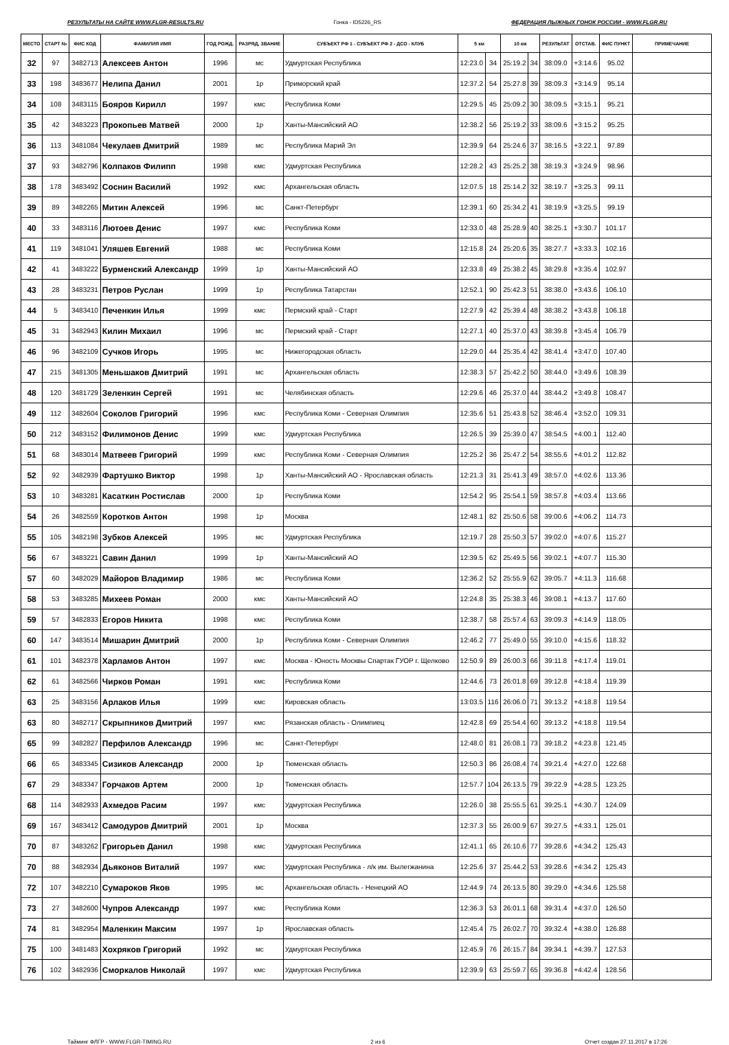РЕЗУЛЬТАТЫ НА САЙТЕ WWW.FLGR-RESULTS.RU Гонка - ID5226_RS ФЕДЕРАЦИЯ ЛЫЖНЫХ ГОНОК РОССИИ - WWW.FLGR.RU
| МЕСТО | СТАРТ № | ФИС КОД | ФАМИЛИЯ ИМЯ | ГОД РОЖД. | РАЗРЯД, ЗВАНИЕ | СУБЪЕКТ РФ 1 - СУБЪЕКТ РФ 2 - ДСО - КЛУБ | 5 км | | 10 км | | РЕЗУЛЬТАТ | ОТСТАВ. | ФИС ПУНКТ | ПРИМЕЧАНИЕ |
| --- | --- | --- | --- | --- | --- | --- | --- | --- | --- | --- | --- | --- | --- | --- |
| 32 | 97 | 3482713 | Алексеев Антон | 1996 | мс | Удмуртская Республика | 12:23.0 | 34 | 25:19.2 | 34 | 38:09.0 | +3:14.6 | 95.02 | |
| 33 | 198 | 3483677 | Нелипа Данил | 2001 | 1р | Приморский край | 12:37.2 | 54 | 25:27.8 | 39 | 38:09.3 | +3:14.9 | 95.14 | |
| 34 | 108 | 3483115 | Бояров Кирилл | 1997 | кмс | Республика Коми | 12:29.5 | 45 | 25:09.2 | 30 | 38:09.5 | +3:15.1 | 95.21 | |
| 35 | 42 | 3483223 | Прокопьев Матвей | 2000 | 1р | Ханты-Мансийский АО | 12:38.2 | 56 | 25:19.2 | 33 | 38:09.6 | +3:15.2 | 95.25 | |
| 36 | 113 | 3481084 | Чекулаев Дмитрий | 1989 | мс | Республика Марий Эл | 12:39.9 | 64 | 25:24.6 | 37 | 38:16.5 | +3:22.1 | 97.89 | |
| 37 | 93 | 3482796 | Колпаков Филипп | 1998 | кмс | Удмуртская Республика | 12:28.2 | 43 | 25:25.2 | 38 | 38:19.3 | +3:24.9 | 98.96 | |
| 38 | 178 | 3483492 | Соснин Василий | 1992 | кмс | Архангельская область | 12:07.5 | 18 | 25:14.2 | 32 | 38:19.7 | +3:25.3 | 99.11 | |
| 39 | 89 | 3482265 | Митин Алексей | 1996 | мс | Санкт-Петербург | 12:39.1 | 60 | 25:34.2 | 41 | 38:19.9 | +3:25.5 | 99.19 | |
| 40 | 33 | 3483116 | Лютоев Денис | 1997 | кмс | Республика Коми | 12:33.0 | 48 | 25:28.9 | 40 | 38:25.1 | +3:30.7 | 101.17 | |
| 41 | 119 | 3481041 | Уляшев Евгений | 1988 | мс | Республика Коми | 12:15.8 | 24 | 25:20.6 | 35 | 38:27.7 | +3:33.3 | 102.16 | |
| 42 | 41 | 3483222 | Бурменский Александр | 1999 | 1р | Ханты-Мансийский АО | 12:33.8 | 49 | 25:38.2 | 45 | 38:29.8 | +3:35.4 | 102.97 | |
| 43 | 28 | 3483231 | Петров Руслан | 1999 | 1р | Республика Татарстан | 12:52.1 | 90 | 25:42.3 | 51 | 38:38.0 | +3:43.6 | 106.10 | |
| 44 | 5 | 3483410 | Печенкин Илья | 1999 | кмс | Пермский край - Старт | 12:27.9 | 42 | 25:39.4 | 48 | 38:38.2 | +3:43.8 | 106.18 | |
| 45 | 31 | 3482943 | Килин Михаил | 1996 | мс | Пермский край - Старт | 12:27.1 | 40 | 25:37.0 | 43 | 38:39.8 | +3:45.4 | 106.79 | |
| 46 | 96 | 3482109 | Сучков Игорь | 1995 | мс | Нижегородская область | 12:29.0 | 44 | 25:35.4 | 42 | 38:41.4 | +3:47.0 | 107.40 | |
| 47 | 215 | 3481305 | Меньшаков Дмитрий | 1991 | мс | Архангельская область | 12:38.3 | 57 | 25:42.2 | 50 | 38:44.0 | +3:49.6 | 108.39 | |
| 48 | 120 | 3481729 | Зеленкин Сергей | 1991 | мс | Челябинская область | 12:29.6 | 46 | 25:37.0 | 44 | 38:44.2 | +3:49.8 | 108.47 | |
| 49 | 112 | 3482604 | Соколов Григорий | 1996 | кмс | Республика Коми - Северная Олимпия | 12:35.6 | 51 | 25:43.8 | 52 | 38:46.4 | +3:52.0 | 109.31 | |
| 50 | 212 | 3483152 | Филимонов Денис | 1999 | кмс | Удмуртская Республика | 12:26.5 | 39 | 25:39.0 | 47 | 38:54.5 | +4:00.1 | 112.40 | |
| 51 | 68 | 3483014 | Матвеев Григорий | 1999 | кмс | Республика Коми - Северная Олимпия | 12:25.2 | 36 | 25:47.2 | 54 | 38:55.6 | +4:01.2 | 112.82 | |
| 52 | 92 | 3482939 | Фартушко Виктор | 1998 | 1р | Ханты-Мансийский АО - Ярославская область | 12:21.3 | 31 | 25:41.3 | 49 | 38:57.0 | +4:02.6 | 113.36 | |
| 53 | 10 | 3483281 | Касаткин Ростислав | 2000 | 1р | Республика Коми | 12:54.2 | 95 | 25:54.1 | 59 | 38:57.8 | +4:03.4 | 113.66 | |
| 54 | 26 | 3482559 | Коротков Антон | 1998 | 1р | Москва | 12:48.1 | 82 | 25:50.6 | 58 | 39:00.6 | +4:06.2 | 114.73 | |
| 55 | 105 | 3482198 | Зубков Алексей | 1995 | мс | Удмуртская Республика | 12:19.7 | 28 | 25:50.3 | 57 | 39:02.0 | +4:07.6 | 115.27 | |
| 56 | 67 | 3483221 | Савин Данил | 1999 | 1р | Ханты-Мансийский АО | 12:39.5 | 62 | 25:49.5 | 56 | 39:02.1 | +4:07.7 | 115.30 | |
| 57 | 60 | 3482029 | Майоров Владимир | 1986 | мс | Республика Коми | 12:36.2 | 52 | 25:55.9 | 62 | 39:05.7 | +4:11.3 | 116.68 | |
| 58 | 53 | 3483285 | Михеев Роман | 2000 | кмс | Ханты-Мансийский АО | 12:24.8 | 35 | 25:38.3 | 46 | 39:08.1 | +4:13.7 | 117.60 | |
| 59 | 57 | 3482833 | Егоров Никита | 1998 | кмс | Республика Коми | 12:38.7 | 58 | 25:57.4 | 63 | 39:09.3 | +4:14.9 | 118.05 | |
| 60 | 147 | 3483514 | Мишарин Дмитрий | 2000 | 1р | Республика Коми - Северная Олимпия | 12:46.2 | 77 | 25:49.0 | 55 | 39:10.0 | +4:15.6 | 118.32 | |
| 61 | 101 | 3482378 | Харламов Антон | 1997 | кмс | Москва - Юность Москвы Спартак ГУОР г. Щелково | 12:50.9 | 89 | 26:00.3 | 66 | 39:11.8 | +4:17.4 | 119.01 | |
| 62 | 61 | 3482566 | Чирков Роман | 1991 | кмс | Республика Коми | 12:44.6 | 73 | 26:01.8 | 69 | 39:12.8 | +4:18.4 | 119.39 | |
| 63 | 25 | 3483156 | Арлаков Илья | 1999 | кмс | Кировская область | 13:03.5 | 116 | 26:06.0 | 71 | 39:13.2 | +4:18.8 | 119.54 | |
| 63 | 80 | 3482717 | Скрыпников Дмитрий | 1997 | кмс | Рязанская область - Олимпиец | 12:42.8 | 69 | 25:54.4 | 60 | 39:13.2 | +4:18.8 | 119.54 | |
| 65 | 99 | 3482827 | Перфилов Александр | 1996 | мс | Санкт-Петербург | 12:48.0 | 81 | 26:08.1 | 73 | 39:18.2 | +4:23.8 | 121.45 | |
| 66 | 65 | 3483345 | Сизиков Александр | 2000 | 1р | Тюменская область | 12:50.3 | 86 | 26:08.4 | 74 | 39:21.4 | +4:27.0 | 122.68 | |
| 67 | 29 | 3483347 | Горчаков Артем | 2000 | 1р | Тюменская область | 12:57.7 | 104 | 26:13.5 | 79 | 39:22.9 | +4:28.5 | 123.25 | |
| 68 | 114 | 3482933 | Ахмедов Расим | 1997 | кмс | Удмуртская Республика | 12:26.0 | 38 | 25:55.5 | 61 | 39:25.1 | +4:30.7 | 124.09 | |
| 69 | 167 | 3483412 | Самодуров Дмитрий | 2001 | 1р | Москва | 12:37.3 | 55 | 26:00.9 | 67 | 39:27.5 | +4:33.1 | 125.01 | |
| 70 | 87 | 3483262 | Григорьев Данил | 1998 | кмс | Удмуртская Республика | 12:41.1 | 65 | 26:10.6 | 77 | 39:28.6 | +4:34.2 | 125.43 | |
| 70 | 88 | 3482934 | Дьяконов Виталий | 1997 | кмс | Удмуртская Республика - л/к им. Вылегжанина | 12:25.6 | 37 | 25:44.2 | 53 | 39:28.6 | +4:34.2 | 125.43 | |
| 72 | 107 | 3482210 | Сумароков Яков | 1995 | мс | Архангельская область - Ненецкий АО | 12:44.9 | 74 | 26:13.5 | 80 | 39:29.0 | +4:34.6 | 125.58 | |
| 73 | 27 | 3482600 | Чупров Александр | 1997 | кмс | Республика Коми | 12:36.3 | 53 | 26:01.1 | 68 | 39:31.4 | +4:37.0 | 126.50 | |
| 74 | 81 | 3482954 | Маленкин Максим | 1997 | 1р | Ярославская область | 12:45.4 | 75 | 26:02.7 | 70 | 39:32.4 | +4:38.0 | 126.88 | |
| 75 | 100 | 3481483 | Хохряков Григорий | 1992 | мс | Удмуртская Республика | 12:45.9 | 76 | 26:15.7 | 84 | 39:34.1 | +4:39.7 | 127.53 | |
| 76 | 102 | 3482936 | Сморкалов Николай | 1997 | кмс | Удмуртская Республика | 12:39.9 | 63 | 25:59.7 | 65 | 39:36.8 | +4:42.4 | 128.56 | |
Тайминг ФЛГР - WWW.FLGR-TIMING.RU 2 из 6 Отчет создан 27.11.2017 в 17:26